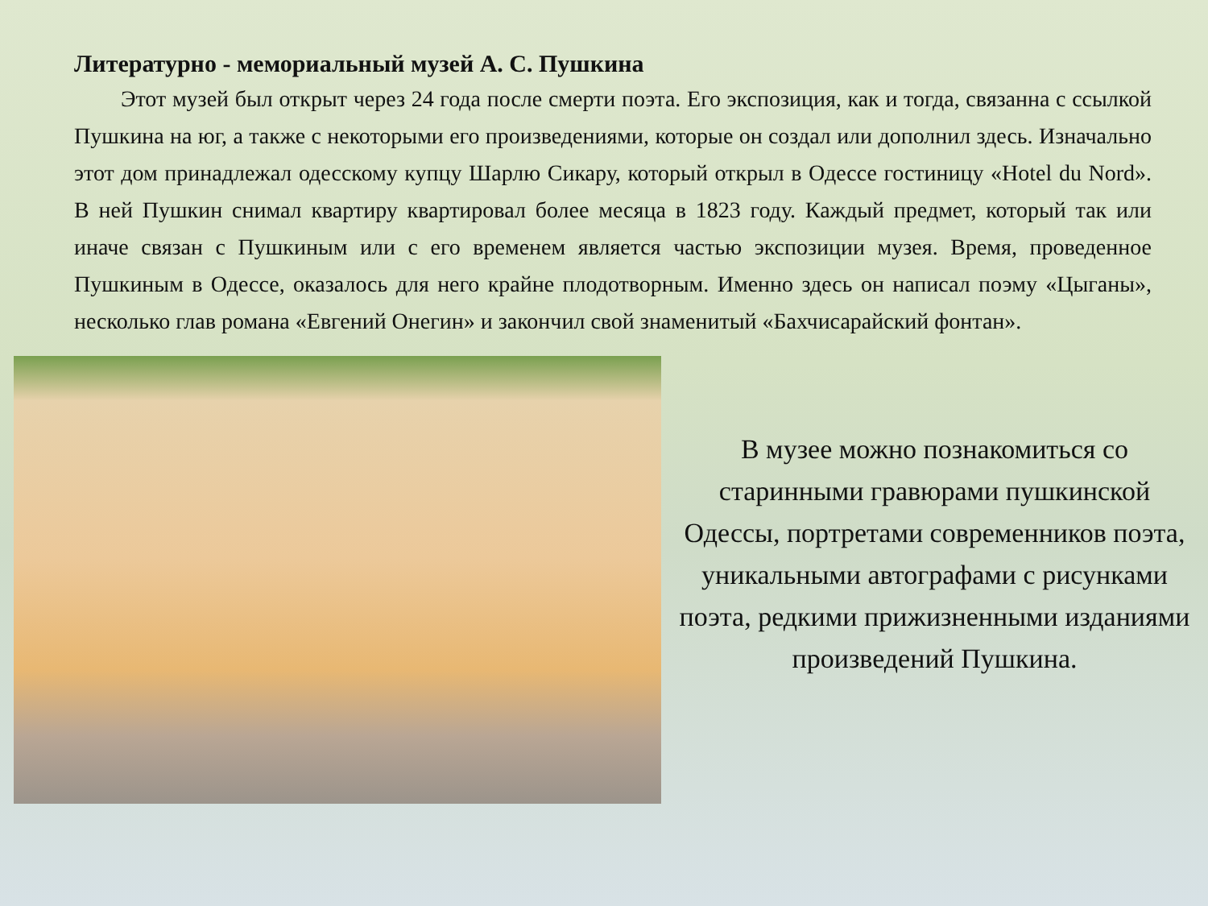Литературно - мемориальный музей А. С. Пушкина
Этот музей был открыт через 24 года после смерти поэта. Его экспозиция, как и тогда, связанна с ссылкой Пушкина на юг, а также с некоторыми его произведениями, которые он создал или дополнил здесь. Изначально этот дом принадлежал одесскому купцу Шарлю Сикару, который открыл в Одессе гостиницу «Hotel du Nord». В ней Пушкин снимал квартиру квартировал более месяца в 1823 году. Каждый предмет, который так или иначе связан с Пушкиным или с его временем является частью экспозиции музея. Время, проведенное Пушкиным в Одессе, оказалось для него крайне плодотворным. Именно здесь он написал поэму «Цыганы», несколько глав романа «Евгений Онегин» и закончил свой знаменитый «Бахчисарайский фонтан».
В музее можно познакомиться со старинными гравюрами пушкинской Одессы, портретами современников поэта, уникальными автографами с рисунками поэта, редкими прижизненными изданиями произведений Пушкина.